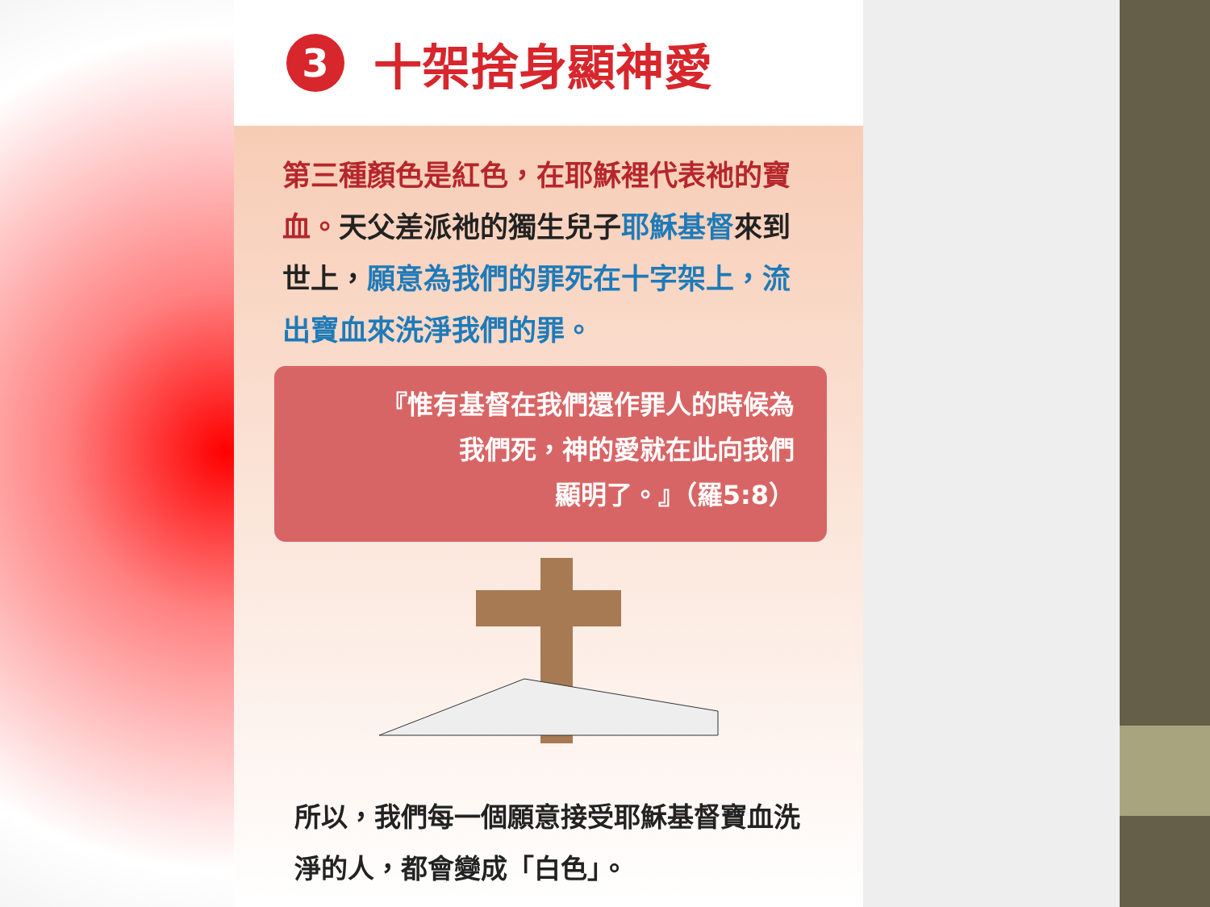3
十架捨身顯神愛
第三種顏色是紅色，在耶穌裡代表祂的寶血。天父差派祂的獨生兒子耶穌基督來到世上，願意為我們的罪死在十字架上，流出寶血來洗淨我們的罪。
『惟有基督在我們還作罪人的時候為
我們死，神的愛就在此向我們
顯明了。』（羅5:8）
所以，我們每一個願意接受耶穌基督寶血洗淨的人，都會變成「白色」。